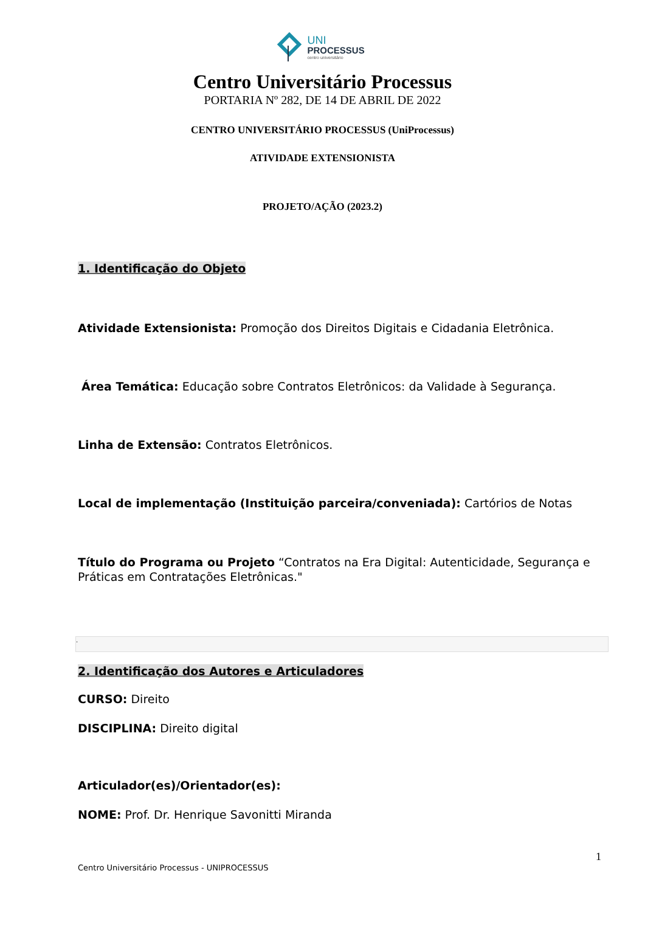UNI
PROCESSUS
centro universitário
Centro Universitário Processus
PORTARIA Nº 282, DE 14 DE ABRIL DE 2022
CENTRO UNIVERSITÁRIO PROCESSUS (UniProcessus)
ATIVIDADE EXTENSIONISTA
PROJETO/AÇÃO (2023.2)
1. Identificação do Objeto
Atividade Extensionista: Promoção dos Direitos Digitais e Cidadania Eletrônica.
Área Temática: Educação sobre Contratos Eletrônicos: da Validade à Segurança.
Linha de Extensão: Contratos Eletrônicos.
Local de implementação (Instituição parceira/conveniada): Cartórios de Notas
Título do Programa ou Projeto “Contratos na Era Digital: Autenticidade, Segurança e Práticas em Contratações Eletrônicas."
.
2. Identificação dos Autores e Articuladores
CURSO: Direito
DISCIPLINA: Direito digital
Articulador(es)/Orientador(es):
NOME: Prof. Dr. Henrique Savonitti Miranda
1
Centro Universitário Processus - UNIPROCESSUS